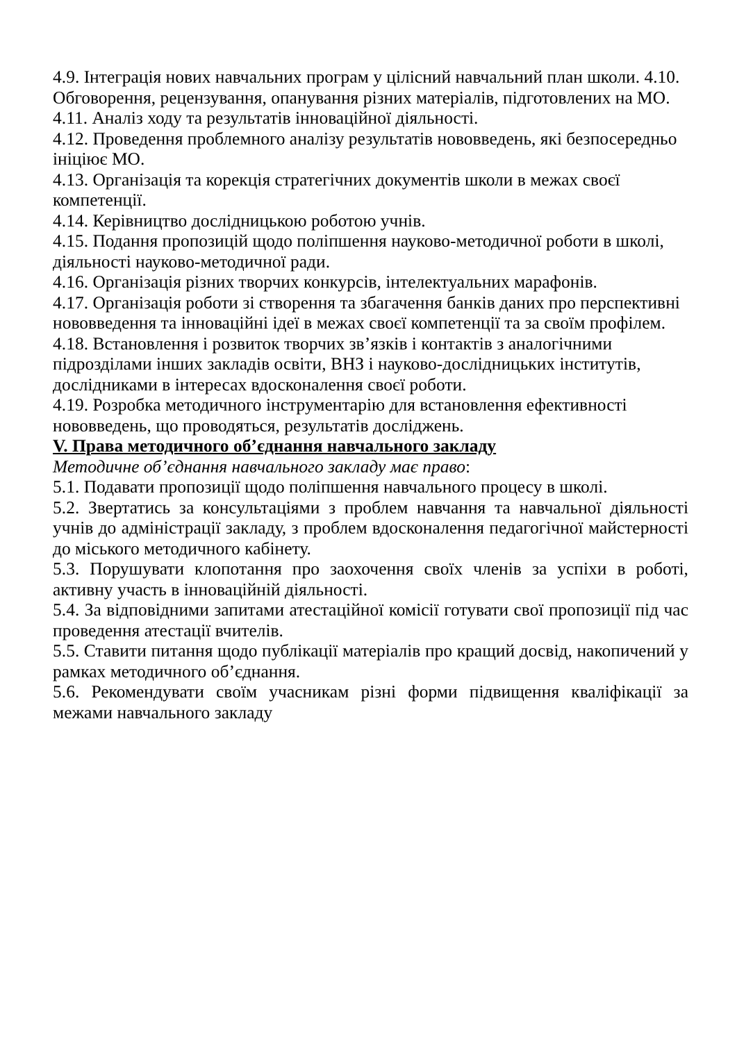4.9. Інтеграція нових навчальних програм у цілісний навчальний план школи. 4.10. Обговорення, рецензування, опанування різних матеріалів, підготовлених на МО.
4.11. Аналіз ходу та результатів інноваційної діяльності.
4.12. Проведення проблемного аналізу результатів нововведень, які безпосередньо ініціює МО.
4.13. Організація та корекція стратегічних документів школи в межах своєї компетенції.
4.14. Керівництво дослідницькою роботою учнів.
4.15. Подання пропозицій щодо поліпшення науково-методичної роботи в школі, діяльності науково-методичної ради.
4.16. Організація різних творчих конкурсів, інтелектуальних марафонів.
4.17. Організація роботи зі створення та збагачення банків даних про перспективні нововведення та інноваційні ідеї в межах своєї компетенції та за своїм профілем.
4.18. Встановлення і розвиток творчих зв’язків і контактів з аналогічними підрозділами інших закладів освіти, ВНЗ і науково-дослідницьких інститутів, дослідниками в інтересах вдосконалення своєї роботи.
4.19. Розробка методичного інструментарію для встановлення ефективності нововведень, що проводяться, результатів досліджень.
V. Права методичного об’єднання навчального закладу
Методичне об’єднання навчального закладу має право:
5.1. Подавати пропозиції щодо поліпшення навчального процесу в школі.
5.2. Звертатись за консультаціями з проблем навчання та навчальної діяльності учнів до адміністрації закладу, з проблем вдосконалення педагогічної майстерності до міського методичного кабінету.
5.3. Порушувати клопотання про заохочення своїх членів за успіхи в роботі, активну участь в інноваційній діяльності.
5.4. За відповідними запитами атестаційної комісії готувати свої пропозиції під час проведення атестації вчителів.
5.5. Ставити питання щодо публікації матеріалів про кращий досвід, накопичений у рамках методичного об’єднання.
5.6. Рекомендувати своїм учасникам різні форми підвищення кваліфікації за межами навчального закладу